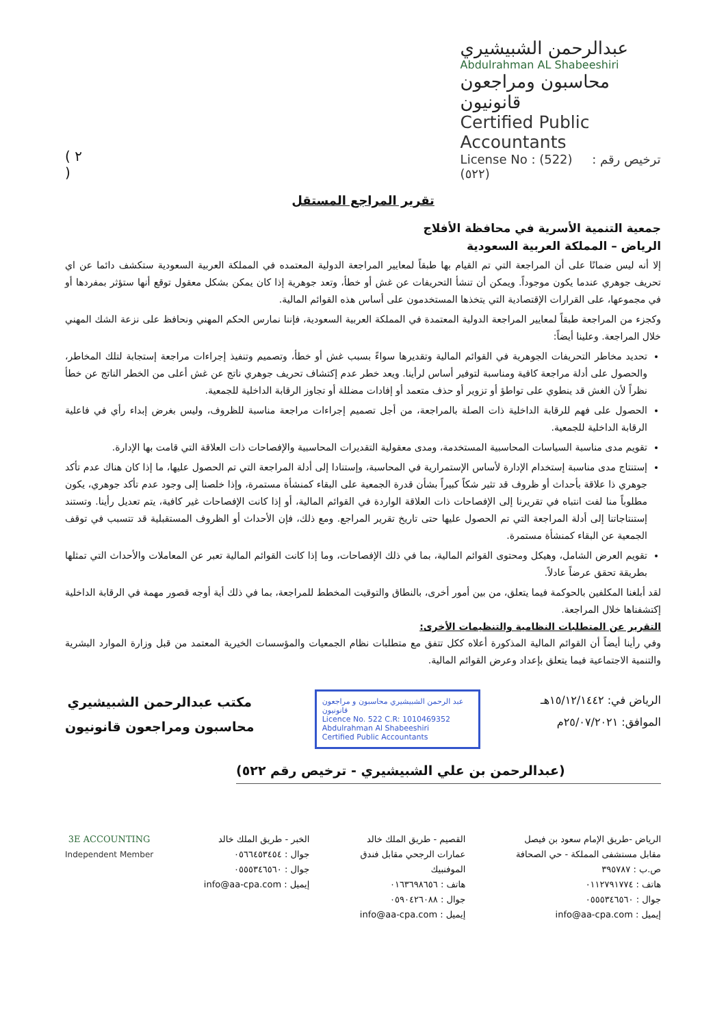( ٢ )
عبدالرحمن الشبيشيري
Abdulrahman AL Shabeeshiri
محاسبون ومراجعون قانونيون
Certified Public Accountants
License No : (522) ترخيص رقم : (٥٢٢)
تقرير المراجع المستقل
جمعية التنمية الأسرية في محافظة الأفلاج
الرياض – المملكة العربية السعودية
إلا أنه ليس ضمانًا على أن المراجعة التي تم القيام بها طبقاً لمعايير المراجعة الدولية المعتمده في المملكة العربية السعودية ستكشف دائما عن اي تحريف جوهري عندما يكون موجوداً. ويمكن أن تنشأ التحريفات عن غش أو خطأ، وتعد جوهرية إذا كان يمكن بشكل معقول توقع أنها ستؤثر بمفردها أو في مجموعها، على القرارات الإقتصادية التي يتخذها المستخدمون على أساس هذه القوائم المالية.
وكجزء من المراجعة طبقاً لمعايير المراجعة الدولية المعتمدة في المملكة العربية السعودية، فإننا نمارس الحكم المهني ونحافظ على نزعة الشك المهني خلال المراجعة. وعلينا أيضاً:
تحديد مخاطر التحريفات الجوهرية في القوائم المالية وتقديرها سواءً بسبب غش أو خطأ، وتصميم وتنفيذ إجراءات مراجعة إستجابة لتلك المخاطر، والحصول على أدلة مراجعة كافية ومناسبة لتوفير أساس لرأينا. ويعد خطر عدم إكتشاف تحريف جوهري ناتج عن غش أعلى من الخطر الناتج عن خطأ نظراً لأن الغش قد ينطوي على تواطؤ أو تزوير أو حذف متعمد أو إفادات مضللة أو تجاوز الرقابة الداخلية للجمعية.
الحصول على فهم للرقابة الداخلية ذات الصلة بالمراجعة، من أجل تصميم إجراءات مراجعة مناسبة للظروف، وليس بغرض إبداء رأي في فاعلية الرقابة الداخلية للجمعية.
تقويم مدى مناسبة السياسات المحاسبية المستخدمة، ومدى معقولية التقديرات المحاسبية والإفصاحات ذات العلاقة التي قامت بها الإدارة.
إستنتاج مدى مناسبة إستخدام الإدارة لأساس الإستمرارية في المحاسبة، وإستنادا إلى أدلة المراجعة التي تم الحصول عليها، ما إذا كان هناك عدم تأكد جوهري ذا علاقة بأحداث أو ظروف قد تثير شكاً كبيراً بشأن قدرة الجمعية على البقاء كمنشأة مستمرة، وإذا خلصنا إلى وجود عدم تأكد جوهري، يكون مطلوباً منا لفت انتباه في تقريرنا إلى الإفصاحات ذات العلاقة الواردة في القوائم المالية، أو إذا كانت الإفصاحات غير كافية، يتم تعديل رأينا. وتستند إستنتاجاتنا إلى أدلة المراجعة التي تم الحصول عليها حتى تاريخ تقرير المراجع. ومع ذلك، فإن الأحداث أو الظروف المستقبلية قد تتسبب في توقف الجمعية عن البقاء كمنشأة مستمرة.
تقويم العرض الشامل، وهيكل ومحتوى القوائم المالية، بما في ذلك الإفصاحات، وما إذا كانت القوائم المالية تعبر عن المعاملات والأحداث التي تمثلها بطريقة تحقق عرضاً عادلاً.
لقد أبلغنا المكلفين بالحوكمة فيما يتعلق، من بين أمور أخرى، بالنطاق والتوقيت المخطط للمراجعة، بما في ذلك أية أوجه قصور مهمة في الرقابة الداخلية إكتشفناها خلال المراجعة.
التقرير عن المتطلبات النظامية والتنظيمات الأخرى:
وفي رأينا أيضاً أن القوائم المالية المذكورة أعلاه ككل تتفق مع متطلبات نظام الجمعيات والمؤسسات الخيرية المعتمد من قبل وزارة الموارد البشرية والتنمية الاجتماعية فيما يتعلق بإعداد وعرض القوائم المالية.
الرياض في: ١٥/١٢/١٤٤٢هـ
الموافق: ٢٥/٠٧/٢٠٢١م
عبد الرحمن الشبيشيري محاسبون و مراجعون قانونيون
Licence No. 522 C.R: 1010469352
Abdulrahman Al Shabeeshiri
Certified Public Accountants
مكتب عبدالرحمن الشبيشيري
محاسبون ومراجعون قانونيون
(عبدالرحمن بن علي الشبيشيري - ترخيص رقم ٥٢٢)
الرياض -طريق الإمام سعود بن فيصل
مقابل مستشفى المملكة - حي الصحافة
ص.ب : ٣٩٥٧٨٧
هاتف : ٠١١٢٧٩١٧٧٤
جوال : ٠٥٥٥٣٤٦٥٦٠
إيميل : info@aa-cpa.com
القصيم - طريق الملك خالد
عمارات الرجحي مقابل فندق
الموفنبيك
هاتف : ٠١٦٣٦٩٨٦٥٦
جوال : ٠٥٩٠٤٢٦٠٨٨
إيميل : info@aa-cpa.com
الخبر - طريق الملك خالد
جوال : ٠٥٦٦٤٥٣٤٥٤
جوال : ٠٥٥٥٣٤٦٥٦٠
إيميل : info@aa-cpa.com
3E ACCOUNTING
Independent Member